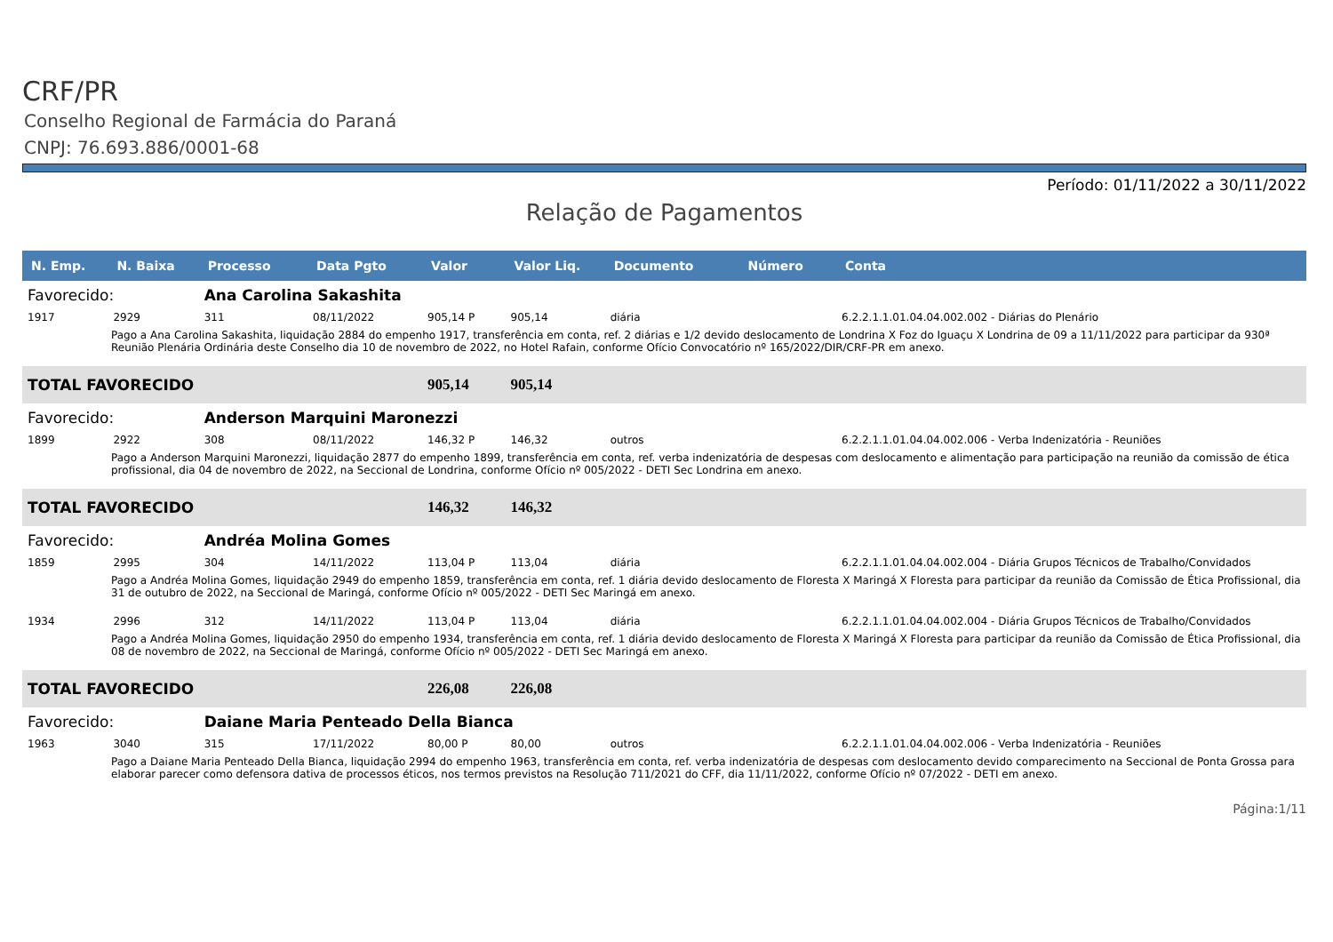CRF/PR
Conselho Regional de Farmácia do Paraná
CNPJ: 76.693.886/0001-68
Período: 01/11/2022 a 30/11/2022
Relação de Pagamentos
| N. Emp. | N. Baixa | Processo | Data Pgto | Valor | Valor Liq. | Documento | Número | Conta |
| --- | --- | --- | --- | --- | --- | --- | --- | --- |
| Favorecido: | | Ana Carolina Sakashita | | | | | | |
| 1917 | 2929 | 311 | 08/11/2022 | 905,14 P | 905,14 | diária | | 6.2.2.1.1.01.04.04.002.002 - Diárias do Plenário |
| Pago a Ana Carolina Sakashita, liquidação 2884 do empenho 1917, transferência em conta, ref. 2 diárias e 1/2 devido deslocamento de Londrina X Foz do Iguaçu X Londrina de 09 a 11/11/2022 para participar da 930ª Reunião Plenária Ordinária deste Conselho dia 10 de novembro de 2022, no Hotel Rafain, conforme Ofício Convocatório nº 165/2022/DIR/CRF-PR em anexo. | | | | | | | | |
| TOTAL FAVORECIDO | | | | 905,14 | 905,14 | | | |
| Favorecido: | | Anderson Marquini Maronezzi | | | | | | |
| 1899 | 2922 | 308 | 08/11/2022 | 146,32 P | 146,32 | outros | | 6.2.2.1.1.01.04.04.002.006 - Verba Indenizatória - Reuniões |
| Pago a Anderson Marquini Maronezzi, liquidação 2877 do empenho 1899, transferência em conta, ref. verba indenizatória de despesas com deslocamento e alimentação para participação na reunião da comissão de ética profissional, dia 04 de novembro de 2022, na Seccional de Londrina, conforme Ofício nº 005/2022 - DETI Sec Londrina em anexo. | | | | | | | | |
| TOTAL FAVORECIDO | | | | 146,32 | 146,32 | | | |
| Favorecido: | | Andréa Molina Gomes | | | | | | |
| 1859 | 2995 | 304 | 14/11/2022 | 113,04 P | 113,04 | diária | | 6.2.2.1.1.01.04.04.002.004 - Diária Grupos Técnicos de Trabalho/Convidados |
| Pago a Andréa Molina Gomes, liquidação 2949 do empenho 1859, transferência em conta, ref. 1 diária devido deslocamento de Floresta X Maringá X Floresta para participar da reunião da Comissão de Ética Profissional, dia 31 de outubro de 2022, na Seccional de Maringá, conforme Ofício nº 005/2022 - DETI Sec Maringá em anexo. | | | | | | | | |
| 1934 | 2996 | 312 | 14/11/2022 | 113,04 P | 113,04 | diária | | 6.2.2.1.1.01.04.04.002.004 - Diária Grupos Técnicos de Trabalho/Convidados |
| Pago a Andréa Molina Gomes, liquidação 2950 do empenho 1934, transferência em conta, ref. 1 diária devido deslocamento de Floresta X Maringá X Floresta para participar da reunião da Comissão de Ética Profissional, dia 08 de novembro de 2022, na Seccional de Maringá, conforme Ofício nº 005/2022 - DETI Sec Maringá em anexo. | | | | | | | | |
| TOTAL FAVORECIDO | | | | 226,08 | 226,08 | | | |
| Favorecido: | | Daiane Maria Penteado Della Bianca | | | | | | |
| 1963 | 3040 | 315 | 17/11/2022 | 80,00 P | 80,00 | outros | | 6.2.2.1.1.01.04.04.002.006 - Verba Indenizatória - Reuniões |
| Pago a Daiane Maria Penteado Della Bianca, liquidação 2994 do empenho 1963, transferência em conta, ref. verba indenizatória de despesas com deslocamento devido comparecimento na Seccional de Ponta Grossa para elaborar parecer como defensora dativa de processos éticos, nos termos previstos na Resolução 711/2021 do CFF, dia 11/11/2022, conforme Ofício nº 07/2022 - DETI em anexo. | | | | | | | | |
Página:1/11